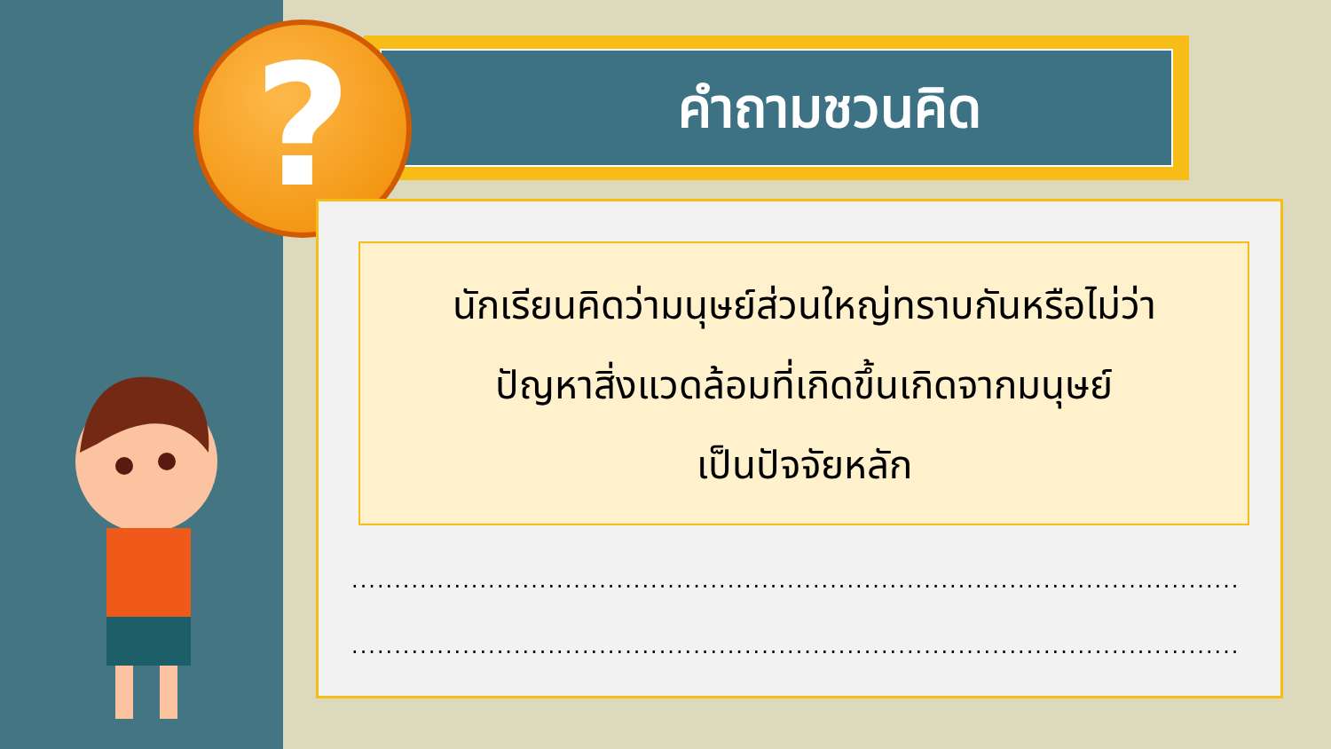คำถามชวนคิด
?
นักเรียนคิดว่ามนุษย์ส่วนใหญ่ทราบกันหรือไม่ว่า
ปัญหาสิ่งแวดล้อมที่เกิดขึ้นเกิดจากมนุษย์
เป็นปัจจัยหลัก
......................................................................................................................
......................................................................................................................